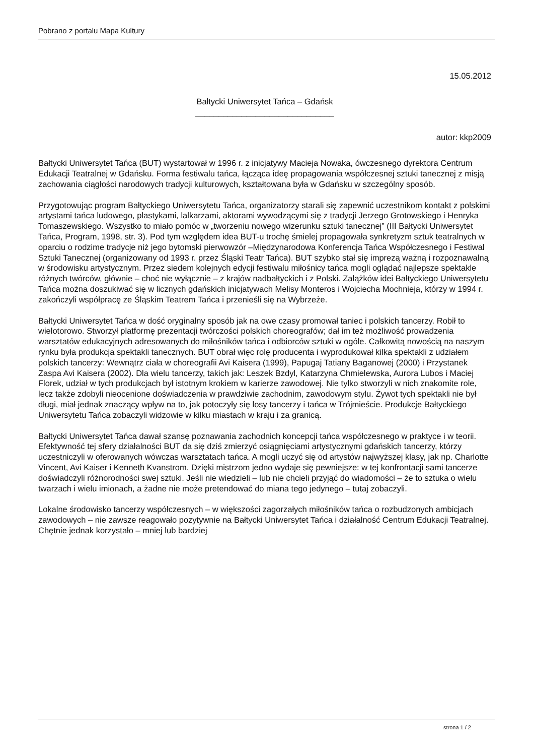Pobrano z portalu Mapa Kultury
15.05.2012
Bałtycki Uniwersytet Tańca – Gdańsk
______________________________
autor: kkp2009
Bałtycki Uniwersytet Tańca (BUT) wystartował w 1996 r. z inicjatywy Macieja Nowaka, ówczesnego dyrektora Centrum Edukacji Teatralnej w Gdańsku. Forma festiwalu tańca, łącząca ideę propagowania współczesnej sztuki tanecznej z misją zachowania ciągłości narodowych tradycji kulturowych, kształtowana była w Gdańsku w szczególny sposób.
Przygotowując program Bałtyckiego Uniwersytetu Tańca, organizatorzy starali się zapewnić uczestnikom kontakt z polskimi artystami tańca ludowego, plastykami, lalkarzami, aktorami wywodzącymi się z tradycji Jerzego Grotowskiego i Henryka Tomaszewskiego. Wszystko to miało pomóc w „tworzeniu nowego wizerunku sztuki tanecznej” (III Bałtycki Uniwersytet Tańca, Program, 1998, str. 3). Pod tym względem idea BUT-u trochę śmielej propagowała synkretyzm sztuk teatralnych w oparciu o rodzime tradycje niż jego bytomski pierwowzór –Międzynarodowa Konferencja Tańca Współczesnego i Festiwal Sztuki Tanecznej (organizowany od 1993 r. przez Śląski Teatr Tańca). BUT szybko stał się imprezą ważną i rozpoznawalną w środowisku artystycznym. Przez siedem kolejnych edycji festiwalu miłośnicy tańca mogli oglądać najlepsze spektakle różnych twórców, głównie – choć nie wyłącznie – z krajów nadbałtyckich i z Polski. Zalążków idei Bałtyckiego Uniwersytetu Tańca można doszukiwać się w licznych gdańskich inicjatywach Melisy Monteros i Wojciecha Mochnieja, którzy w 1994 r. zakończyli współpracę ze Śląskim Teatrem Tańca i przenieśli się na Wybrzeże.
Bałtycki Uniwersytet Tańca w dość oryginalny sposób jak na owe czasy promował taniec i polskich tancerzy. Robił to wielotorowo. Stworzył platformę prezentacji twórczości polskich choreografów; dał im też możliwość prowadzenia warsztatów edukacyjnych adresowanych do miłośników tańca i odbiorców sztuki w ogóle. Całkowitą nowością na naszym rynku była produkcja spektakli tanecznych. BUT obrał więc rolę producenta i wyprodukował kilka spektakli z udziałem polskich tancerzy: Wewnątrz ciała w choreografii Avi Kaisera (1999), Papugaj Tatiany Baganowej (2000) i Przystanek Zaspa Avi Kaisera (2002). Dla wielu tancerzy, takich jak: Leszek Bzdyl, Katarzyna Chmielewska, Aurora Lubos i Maciej Florek, udział w tych produkcjach był istotnym krokiem w karierze zawodowej. Nie tylko stworzyli w nich znakomite role, lecz także zdobyli nieocenione doświadczenia w prawdziwie zachodnim, zawodowym stylu. Żywot tych spektakli nie był długi, miał jednak znaczący wpływ na to, jak potoczyły się losy tancerzy i tańca w Trójmieście. Produkcje Bałtyckiego Uniwersytetu Tańca zobaczyli widzowie w kilku miastach w kraju i za granicą.
Bałtycki Uniwersytet Tańca dawał szansę poznawania zachodnich koncepcji tańca współczesnego w praktyce i w teorii. Efektywność tej sfery działalności BUT da się dziś zmierzyć osiągnięciami artystycznymi gdańskich tancerzy, którzy uczestniczyli w oferowanych wówczas warsztatach tańca. A mogli uczyć się od artystów najwyższej klasy, jak np. Charlotte Vincent, Avi Kaiser i Kenneth Kvanstrom. Dzięki mistrzom jedno wydaje się pewniejsze: w tej konfrontacji sami tancerze doświadczyli różnorodności swej sztuki. Jeśli nie wiedzieli – lub nie chcieli przyjąć do wiadomości – że to sztuka o wielu twarzach i wielu imionach, a żadne nie może pretendować do miana tego jedynego – tutaj zobaczyli.
Lokalne środowisko tancerzy współczesnych – w większości zagorzałych miłośników tańca o rozbudzonych ambicjach zawodowych – nie zawsze reagowało pozytywnie na Bałtycki Uniwersytet Tańca i działalność Centrum Edukacji Teatralnej. Chętnie jednak korzystało – mniej lub bardziej
strona 1 / 2